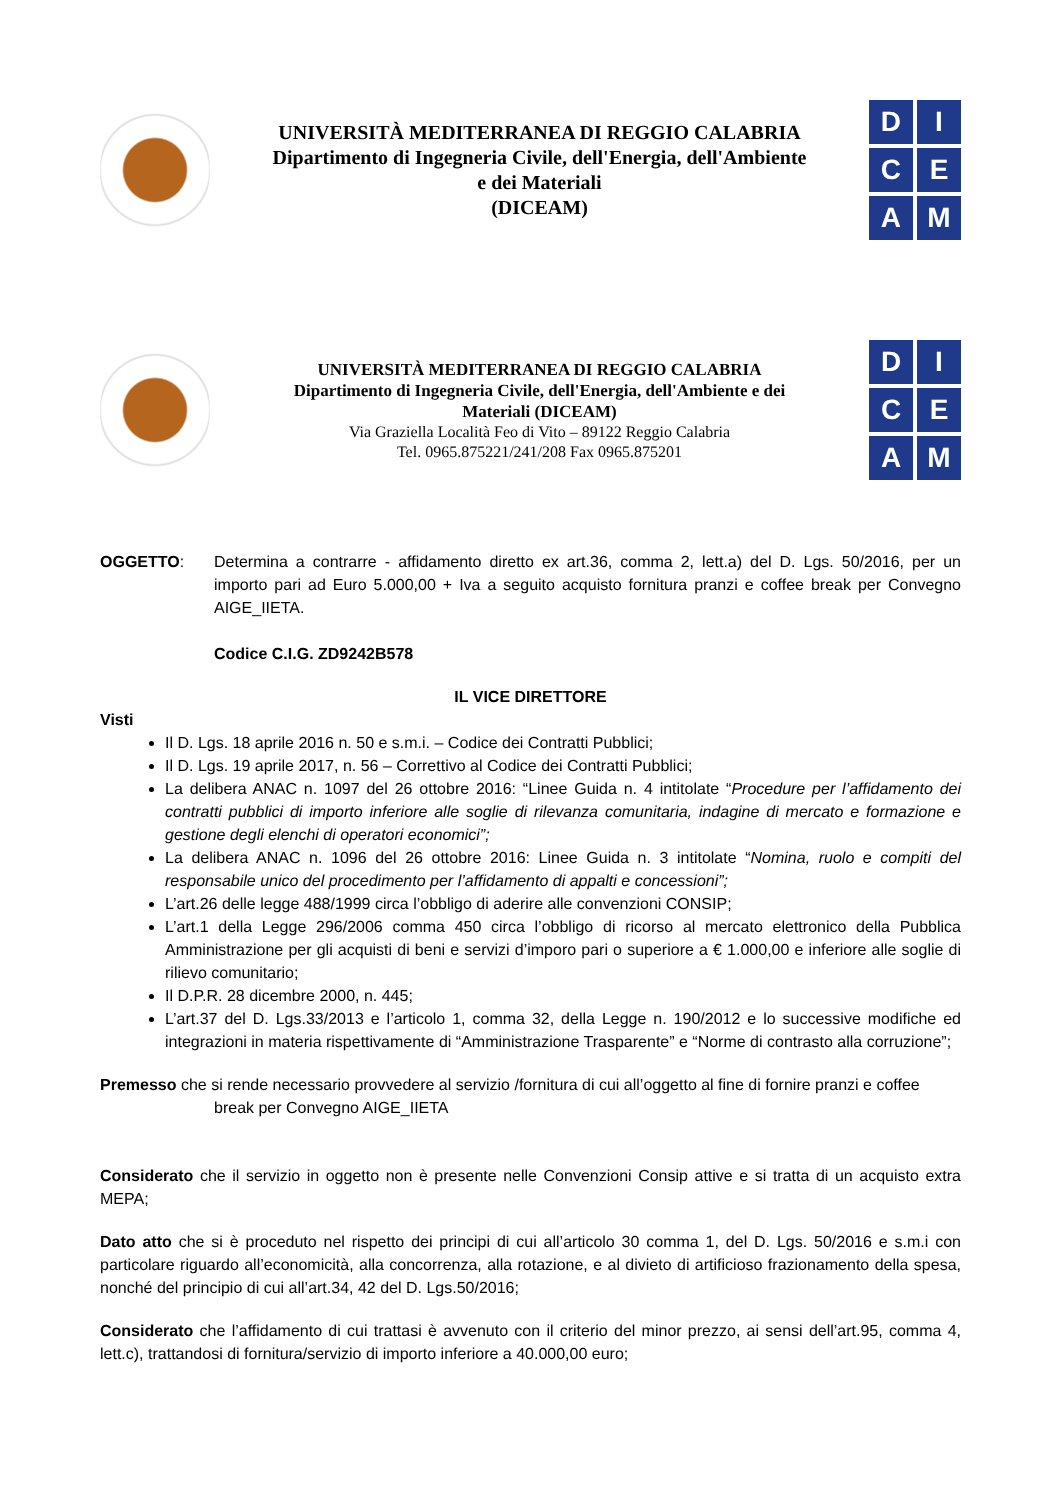UNIVERSITÀ MEDITERRANEA DI REGGIO CALABRIA
Dipartimento di Ingegneria Civile, dell'Energia, dell'Ambiente
e dei Materiali
(DICEAM)
D
I
C
E
A
M
UNIVERSITÀ MEDITERRANEA DI REGGIO CALABRIA
Dipartimento di Ingegneria Civile, dell'Energia, dell'Ambiente e dei
Materiali (DICEAM)
Via Graziella Località Feo di Vito – 89122 Reggio Calabria
Tel. 0965.875221/241/208 Fax 0965.875201
D
I
C
E
A
M
OGGETTO: Determina a contrarre - affidamento diretto ex art.36, comma 2, lett.a) del D. Lgs. 50/2016, per un importo pari ad Euro 5.000,00 + Iva a seguito acquisto fornitura pranzi e coffee break per Convegno AIGE_IIETA.
Codice C.I.G. ZD9242B578
IL VICE DIRETTORE
Visti
Il D. Lgs. 18 aprile 2016 n. 50 e s.m.i. – Codice dei Contratti Pubblici;
Il D. Lgs. 19 aprile 2017, n. 56 – Correttivo al Codice dei Contratti Pubblici;
La delibera ANAC n. 1097 del 26 ottobre 2016: “Linee Guida n. 4 intitolate “Procedure per l’affidamento dei contratti pubblici di importo inferiore alle soglie di rilevanza comunitaria, indagine di mercato e formazione e gestione degli elenchi di operatori economici”;
La delibera ANAC n. 1096 del 26 ottobre 2016: Linee Guida n. 3 intitolate “Nomina, ruolo e compiti del responsabile unico del procedimento per l’affidamento di appalti e concessioni”;
L’art.26 delle legge 488/1999 circa l’obbligo di aderire alle convenzioni CONSIP;
L’art.1 della Legge 296/2006 comma 450 circa l’obbligo di ricorso al mercato elettronico della Pubblica Amministrazione per gli acquisti di beni e servizi d’imporo pari o superiore a € 1.000,00 e inferiore alle soglie di rilievo comunitario;
Il D.P.R. 28 dicembre 2000, n. 445;
L’art.37 del D. Lgs.33/2013 e l’articolo 1, comma 32, della Legge n. 190/2012 e lo successive modifiche ed integrazioni in materia rispettivamente di “Amministrazione Trasparente” e “Norme di contrasto alla corruzione”;
Premesso che si rende necessario provvedere al servizio /fornitura di cui all’oggetto al fine di fornire pranzi e coffee
break per Convegno AIGE_IIETA
Considerato che il servizio in oggetto non è presente nelle Convenzioni Consip attive e si tratta di un acquisto extra MEPA;
Dato atto che si è proceduto nel rispetto dei principi di cui all’articolo 30 comma 1, del D. Lgs. 50/2016 e s.m.i con particolare riguardo all’economicità, alla concorrenza, alla rotazione, e al divieto di artificioso frazionamento della spesa, nonché del principio di cui all’art.34, 42 del D. Lgs.50/2016;
Considerato che l’affidamento di cui trattasi è avvenuto con il criterio del minor prezzo, ai sensi dell’art.95, comma 4, lett.c), trattandosi di fornitura/servizio di importo inferiore a 40.000,00 euro;